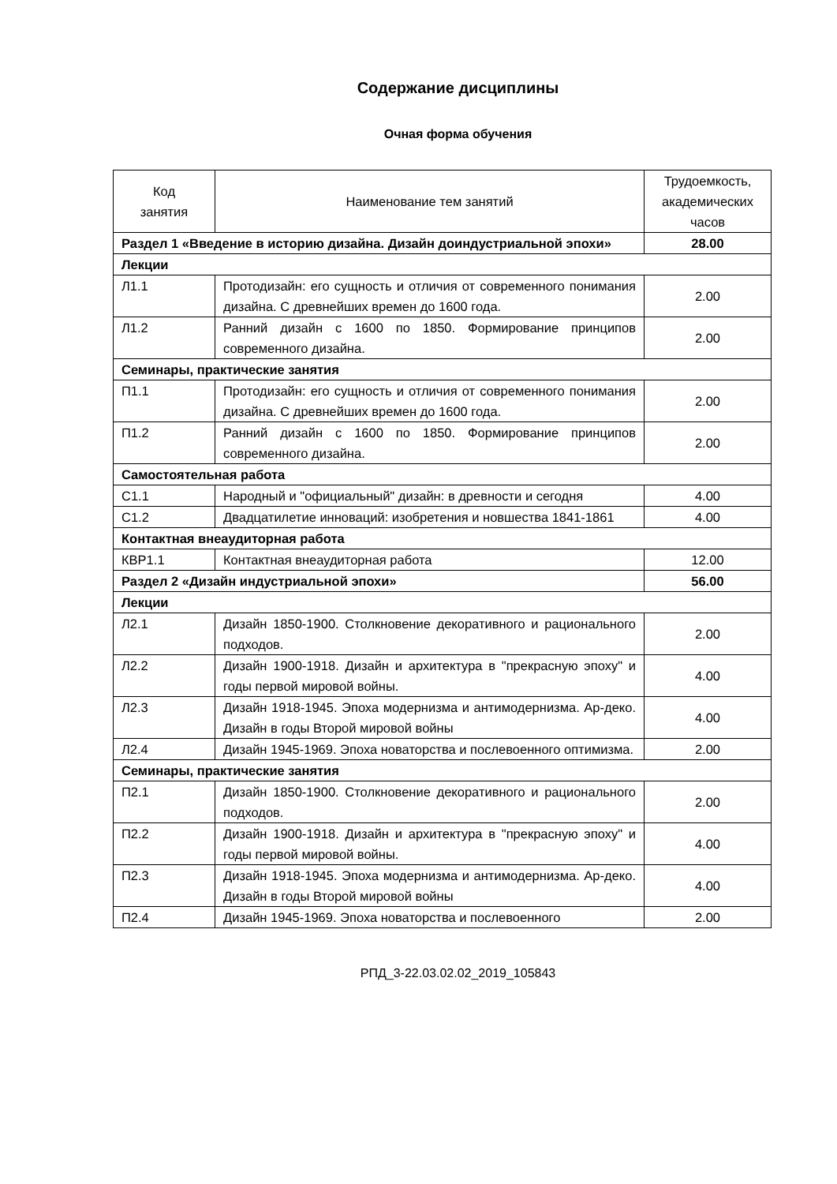Содержание дисциплины
Очная форма обучения
| Код занятия | Наименование тем занятий | Трудоемкость, академических часов |
| --- | --- | --- |
| Раздел 1 «Введение в историю дизайна. Дизайн доиндустриальной эпохи» | | 28.00 |
| Лекции | | |
| Л1.1 | Протодизайн: его сущность и отличия от современного понимания дизайна. С древнейших времен до 1600 года. | 2.00 |
| Л1.2 | Ранний дизайн с 1600 по 1850. Формирование принципов современного дизайна. | 2.00 |
| Семинары, практические занятия | | |
| П1.1 | Протодизайн: его сущность и отличия от современного понимания дизайна. С древнейших времен до 1600 года. | 2.00 |
| П1.2 | Ранний дизайн с 1600 по 1850. Формирование принципов современного дизайна. | 2.00 |
| Самостоятельная работа | | |
| С1.1 | Народный и "официальный" дизайн: в древности и сегодня | 4.00 |
| С1.2 | Двадцатилетие инноваций: изобретения и новшества 1841-1861 | 4.00 |
| Контактная внеаудиторная работа | | |
| КВР1.1 | Контактная внеаудиторная работа | 12.00 |
| Раздел 2 «Дизайн индустриальной эпохи» | | 56.00 |
| Лекции | | |
| Л2.1 | Дизайн 1850-1900. Столкновение декоративного и рационального подходов. | 2.00 |
| Л2.2 | Дизайн 1900-1918. Дизайн и архитектура в "прекрасную эпоху" и годы первой мировой войны. | 4.00 |
| Л2.3 | Дизайн 1918-1945. Эпоха модернизма и антимодернизма. Ар-деко. Дизайн в годы Второй мировой войны | 4.00 |
| Л2.4 | Дизайн 1945-1969. Эпоха новаторства и послевоенного оптимизма. | 2.00 |
| Семинары, практические занятия | | |
| П2.1 | Дизайн 1850-1900. Столкновение декоративного и рационального подходов. | 2.00 |
| П2.2 | Дизайн 1900-1918. Дизайн и архитектура в "прекрасную эпоху" и годы первой мировой войны. | 4.00 |
| П2.3 | Дизайн 1918-1945. Эпоха модернизма и антимодернизма. Ар-деко. Дизайн в годы Второй мировой войны | 4.00 |
| П2.4 | Дизайн 1945-1969. Эпоха новаторства и послевоенного | 2.00 |
РПД_3-22.03.02.02_2019_105843